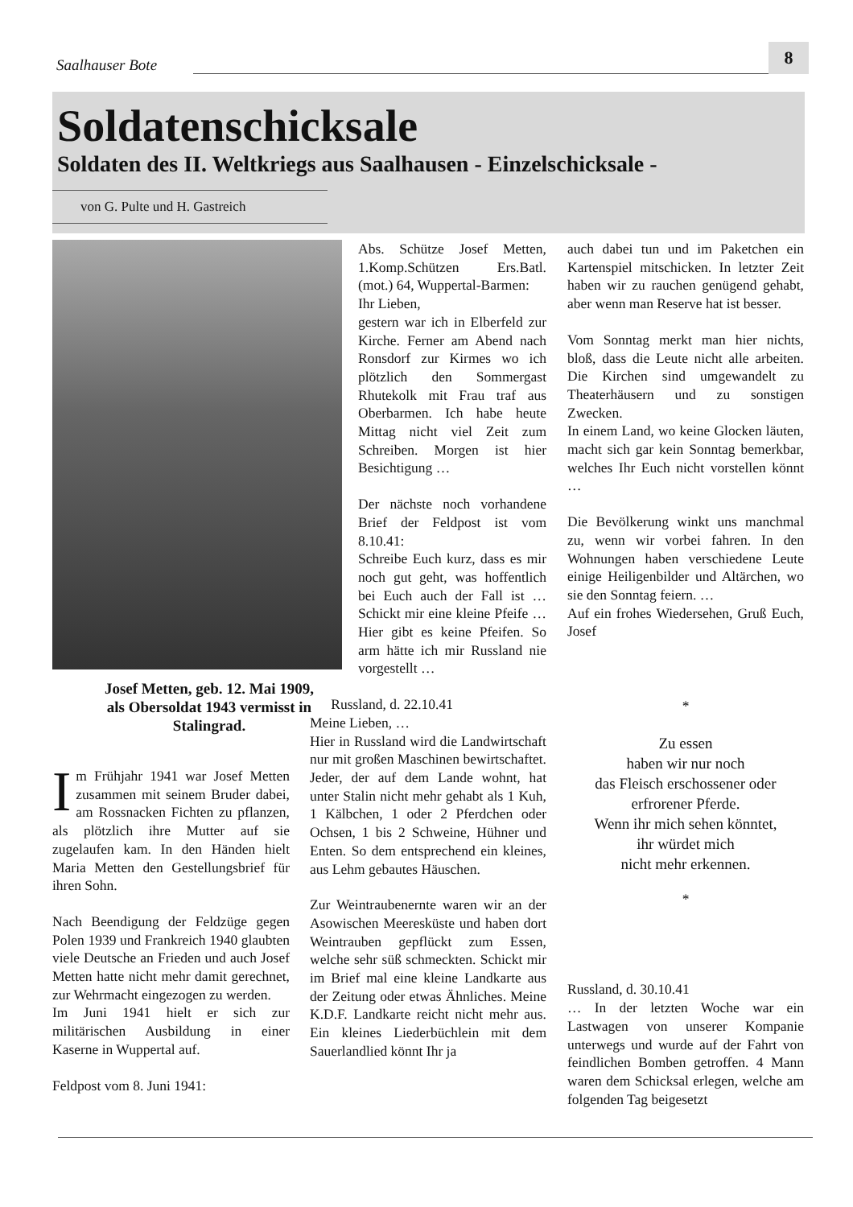Saalhauser Bote
8
Soldatenschicksale
Soldaten des II. Weltkriegs aus Saalhausen - Einzelschicksale -
von G. Pulte und H. Gastreich
Josef Metten, geb. 12. Mai 1909, als Obersoldat 1943 vermisst in Stalingrad.
Im Frühjahr 1941 war Josef Metten zusammen mit seinem Bruder dabei, am Rossnacken Fichten zu pflanzen, als plötzlich ihre Mutter auf sie zugelaufen kam. In den Händen hielt Maria Metten den Gestellungsbrief für ihren Sohn.
Nach Beendigung der Feldzüge gegen Polen 1939 und Frankreich 1940 glaubten viele Deutsche an Frieden und auch Josef Metten hatte nicht mehr damit gerechnet, zur Wehrmacht eingezogen zu werden.
Im Juni 1941 hielt er sich zur militärischen Ausbildung in einer Kaserne in Wuppertal auf.
Feldpost vom 8. Juni 1941:
Abs. Schütze Josef Metten, 1.Komp.Schützen Ers.Batl. (mot.) 64, Wuppertal-Barmen:
Ihr Lieben,
gestern war ich in Elberfeld zur Kirche. Ferner am Abend nach Ronsdorf zur Kirmes wo ich plötzlich den Sommergast Rhutekolk mit Frau traf aus Oberbarmen. Ich habe heute Mittag nicht viel Zeit zum Schreiben. Morgen ist hier Besichtigung …
Der nächste noch vorhandene Brief der Feldpost ist vom 8.10.41:
Schreibe Euch kurz, dass es mir noch gut geht, was hoffentlich bei Euch auch der Fall ist … Schickt mir eine kleine Pfeife … Hier gibt es keine Pfeifen. So arm hätte ich mir Russland nie vorgestellt …
Russland, d. 22.10.41
Meine Lieben, …
Hier in Russland wird die Landwirtschaft nur mit großen Maschinen bewirtschaftet. Jeder, der auf dem Lande wohnt, hat unter Stalin nicht mehr gehabt als 1 Kuh, 1 Kälbchen, 1 oder 2 Pferdchen oder Ochsen, 1 bis 2 Schweine, Hühner und Enten. So dem entsprechend ein kleines, aus Lehm gebautes Häuschen.
Zur Weintraubenernte waren wir an der Asowischen Meeresküste und haben dort Weintrauben gepflückt zum Essen, welche sehr süß schmeckten. Schickt mir im Brief mal eine kleine Landkarte aus der Zeitung oder etwas Ähnliches. Meine K.D.F. Landkarte reicht nicht mehr aus. Ein kleines Liederbüchlein mit dem Sauerlandlied könnt Ihr ja
auch dabei tun und im Paketchen ein Kartenspiel mitschicken. In letzter Zeit haben wir zu rauchen genügend gehabt, aber wenn man Reserve hat ist besser.
Vom Sonntag merkt man hier nichts, bloß, dass die Leute nicht alle arbeiten. Die Kirchen sind umgewandelt zu Theaterhäusern und zu sonstigen Zwecken.
In einem Land, wo keine Glocken läuten, macht sich gar kein Sonntag bemerkbar, welches Ihr Euch nicht vorstellen könnt …
Die Bevölkerung winkt uns manchmal zu, wenn wir vorbei fahren. In den Wohnungen haben verschiedene Leute einige Heiligenbilder und Altärchen, wo sie den Sonntag feiern. …
Auf ein frohes Wiedersehen, Gruß Euch, Josef
*
Zu essen
haben wir nur noch
das Fleisch erschossener oder
erfrorener Pferde.
Wenn ihr mich sehen könntet,
ihr würdet mich
nicht mehr erkennen.
*
Russland, d. 30.10.41
… In der letzten Woche war ein Lastwagen von unserer Kompanie unterwegs und wurde auf der Fahrt von feindlichen Bomben getroffen. 4 Mann waren dem Schicksal erlegen, welche am folgenden Tag beigesetzt